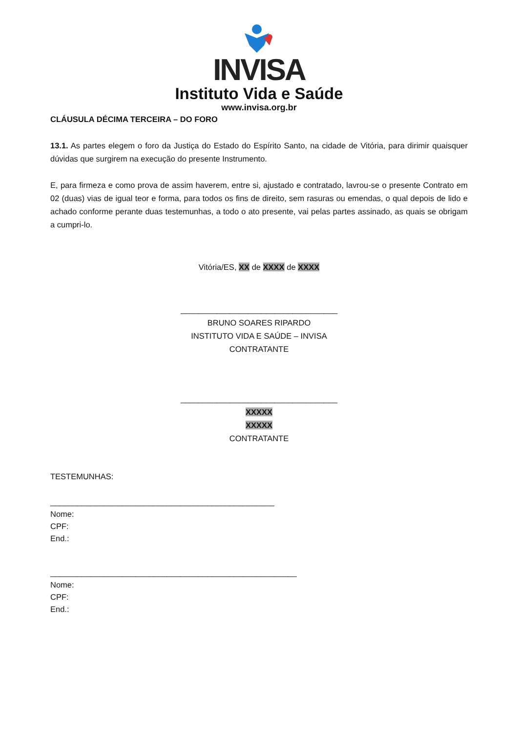INVISA
Instituto Vida e Saúde
www.invisa.org.br
CLÁUSULA DÉCIMA TERCEIRA – DO FORO
13.1. As partes elegem o foro da Justiça do Estado do Espírito Santo, na cidade de Vitória, para dirimir quaisquer dúvidas que surgirem na execução do presente Instrumento.
E, para firmeza e como prova de assim haverem, entre si, ajustado e contratado, lavrou-se o presente Contrato em 02 (duas) vias de igual teor e forma, para todos os fins de direito, sem rasuras ou emendas, o qual depois de lido e achado conforme perante duas testemunhas, a todo o ato presente, vai pelas partes assinado, as quais se obrigam a cumpri-lo.
Vitória/ES, XX de XXXX de XXXX
___________________________________
BRUNO SOARES RIPARDO
INSTITUTO VIDA E SAÚDE – INVISA
CONTRATANTE
___________________________________
XXXXX
XXXXX
CONTRATANTE
TESTEMUNHAS:
__________________________________________________
Nome:
CPF:
End.:
_______________________________________________________
Nome:
CPF:
End.: